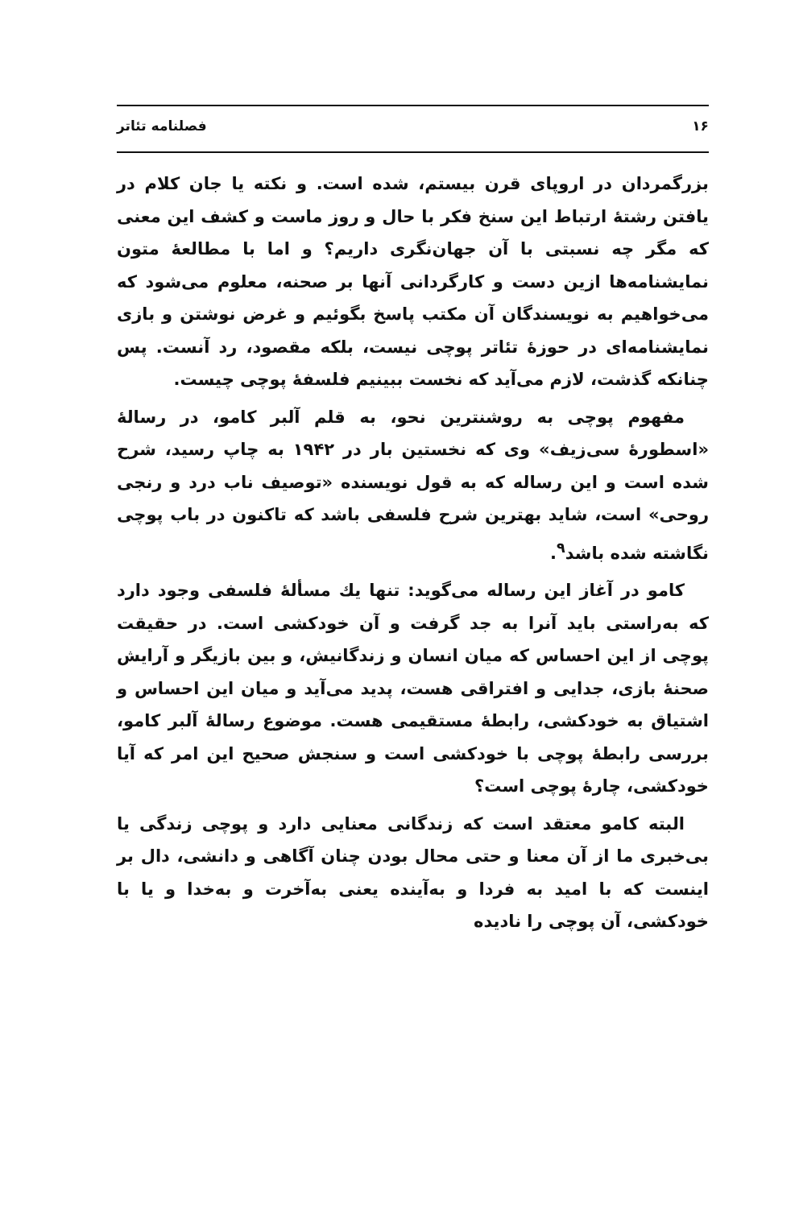۱۶ فصلنامه تئاتر
بزرگمردان در اروپای قرن بیستم، شده است. و نکته یا جان کلام در یافتن رشتهٔ ارتباط این سنخ فکر با حال و روز ماست و کشف این معنی که مگر چه نسبتی با آن جهان‌نگری داریم؟ و اما با مطالعهٔ متون نمایشنامه‌ها ازین دست و کارگردانی آنها بر صحنه، معلوم می‌شود که می‌خواهیم به نویسندگان آن مکتب پاسخ بگوئیم و غرض نوشتن و بازی نمایشنامه‌ای در حوزهٔ تئاتر پوچی نیست، بلکه مقصود، رد آنست. پس چنانکه گذشت، لازم می‌آید که نخست ببینیم فلسفهٔ پوچی چیست.
مفهوم پوچی به روشنترین نحو، به قلم آلبر کامو، در رسالهٔ «اسطورهٔ سی‌زیف» وی که نخستین بار در ۱۹۴۲ به چاپ رسید، شرح شده است و این رساله که به قول نویسنده «توصیف ناب درد و رنجی روحی» است، شاید بهترین شرح فلسفی باشد که تاکنون در باب پوچی نگاشته شده باشد<sup>۹</sup>.
کامو در آغاز این رساله می‌گوید: تنها یك مسألهٔ فلسفی وجود دارد که به‌راستی باید آنرا به جد گرفت و آن خودکشی است. در حقیقت پوچی از این احساس که میان انسان و زندگانیش، و بین بازیگر و آرایش صحنهٔ بازی، جدایی و افتراقی هست، پدید می‌آید و میان این احساس و اشتیاق به خودکشی، رابطهٔ مستقیمی هست. موضوع رسالهٔ آلبر کامو، بررسی رابطهٔ پوچی با خودکشی است و سنجش صحیح این امر که آیا خودکشی، چارهٔ پوچی است؟
البته کامو معتقد است که زندگانی معنایی دارد و پوچی زندگی یا بی‌خبری ما از آن معنا و حتی محال بودن چنان آگاهی و دانشی، دال بر اینست که با امید به فردا و به‌آینده یعنی به‌آخرت و به‌خدا و یا با خودکشی، آن پوچی را نادیده